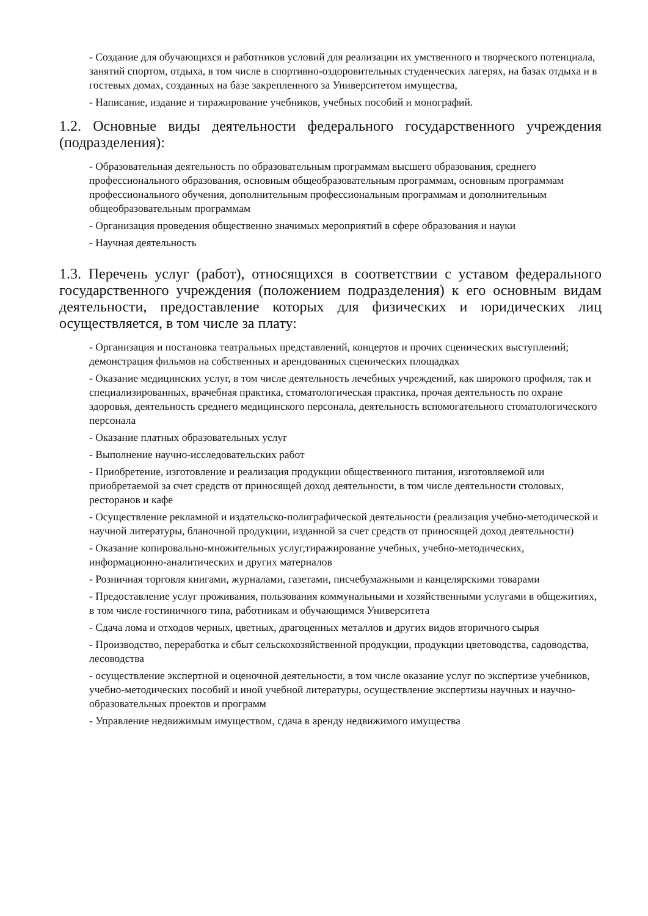- Создание для обучающихся и работников условий для реализации их умственного и творческого потенциала, занятий спортом, отдыха, в том числе в спортивно-оздоровительных студенческих лагерях, на базах отдыха и в гостевых домах, созданных на базе закрепленного за Университетом имущества,
- Написание, издание и тиражирование учебников, учебных пособий и монографий.
1.2. Основные виды деятельности федерального государственного учреждения (подразделения):
- Образовательная деятельность по образовательным программам высшего образования, среднего профессионального образования, основным общеобразовательным программам, основным программам профессионального обучения, дополнительным профессиональным программам и дополнительным общеобразовательным программам
- Организация проведения общественно значимых мероприятий в сфере образования и науки
- Научная деятельность
1.3. Перечень услуг (работ), относящихся в соответствии с уставом федерального государственного учреждения (положением подразделения) к его основным видам деятельности, предоставление которых для физических и юридических лиц осуществляется, в том числе за плату:
- Организация и постановка театральных представлений, концертов и прочих сценических выступлений; демонстрация фильмов на собственных и арендованных сценических площадках
- Оказание медицинских услуг, в том числе деятельность лечебных учреждений, как широкого профиля, так и специализированных, врачебная практика, стоматологическая практика, прочая деятельность по охране здоровья, деятельность среднего медицинского персонала, деятельность вспомогательного стоматологического персонала
- Оказание платных образовательных услуг
- Выполнение научно-исследовательских работ
- Приобретение, изготовление и реализация продукции общественного питания, изготовляемой или приобретаемой за счет средств от приносящей доход деятельности, в том числе деятельности столовых, ресторанов и кафе
- Осуществление рекламной и издательско-полиграфической деятельности (реализация учебно-методической и научной литературы, бланочной продукции, изданной за счет средств от приносящей доход деятельности)
- Оказание копировально-множительных услуг,тиражирование учебных, учебно-методических, информационно-аналитических и других материалов
- Розничная торговля книгами, журналами, газетами, писчебумажными и канцелярскими товарами
- Предоставление услуг проживания, пользования коммунальными и хозяйственными услугами в общежитиях, в том числе гостиничного типа, работникам и обучающимся Университета
- Сдача лома и отходов черных, цветных, драгоценных металлов и других видов вторичного сырья
- Производство, переработка и сбыт сельскохозяйственной продукции, продукции цветоводства, садоводства, лесоводства
- осуществление экспертной и оценочной деятельности, в том числе оказание услуг по экспертизе учебников, учебно-методических пособий и иной учебной литературы, осуществление экспертизы научных и научно-образовательных проектов и программ
- Управление недвижимым имуществом, сдача в аренду недвижимого имущества